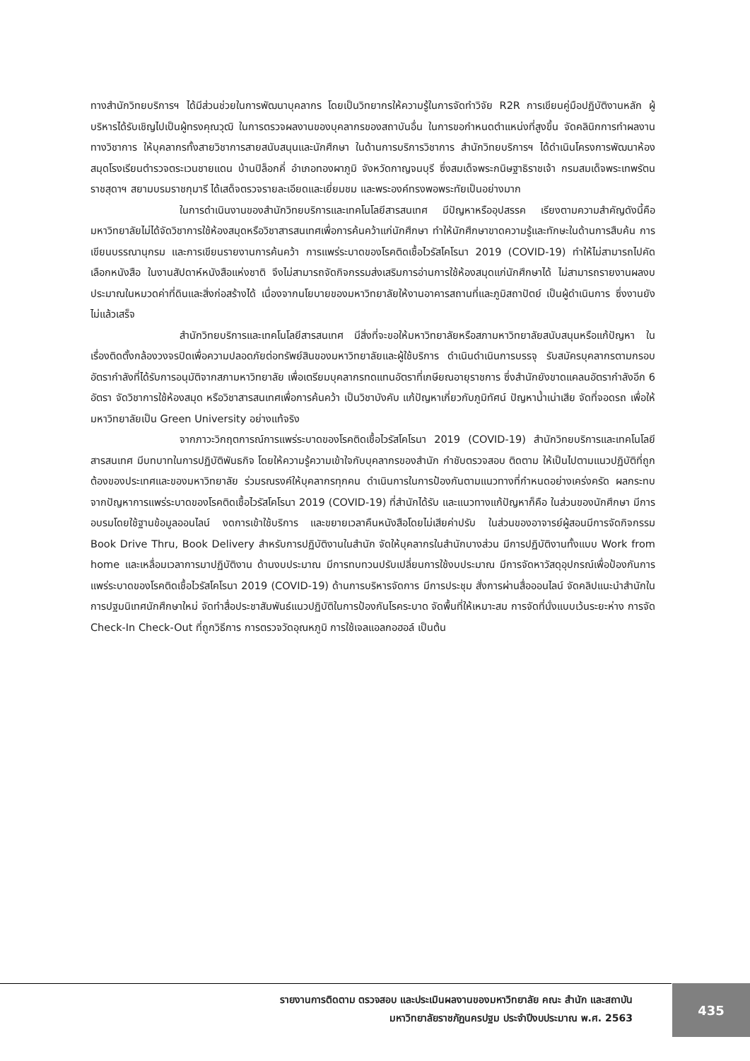ทางสำนักวิทยบริการฯ ได้มีส่วนช่วยในการพัฒนาบุคลากร โดยเป็นวิทยากรให้ความรู้ในการจัดทำวิจัย R2R การเขียนคู่มือปฏิบัติงานหลัก ผู้บริหารได้รับเชิญไปเป็นผู้ทรงคุณวุฒิ ในการตรวจผลงานของบุคลากรของสถาบันอื่น ในการขอกำหนดตำแหน่งที่สูงขึ้น จัดคลินิกการทำผลงานทางวิชาการ ให้บุคลากรทั้งสายวิชาการสายสนับสนุนและนักศึกษา ในด้านการบริการวิชาการ สำนักวิทยบริการฯ ได้ดำเนินโครงการพัฒนาห้องสมุดโรงเรียนตำรวจตระเวนชายแดน บ้านปิล็อกคี่ อำเภอทองผาภูมิ จังหวัดกาญจนบุรี ซึ่งสมเด็จพระกนิษฐาธิราชเจ้า กรมสมเด็จพระเทพรัตนราชสุดาฯ สยามบรมราชกุมารี ได้เสด็จตรวจรายละเอียดและเยี่ยมชม และพระองค์ทรงพอพระทัยเป็นอย่างมาก
ในการดำเนินงานของสำนักวิทยบริการและเทคโนโลยีสารสนเทศ มีปัญหาหรืออุปสรรค เรียงตามความสำคัญดังนี้คือ มหาวิทยาลัยไม่ได้จัดวิชาการใช้ห้องสมุดหรือวิชาสารสนเทศเพื่อการค้นคว้าแก่นักศึกษา ทำให้นักศึกษาขาดความรู้และทักษะในด้านการสืบค้น การเขียนบรรณานุกรม และการเขียนรายงานการค้นคว้า การแพร่ระบาดของโรคติดเชื้อไวรัสโคโรนา 2019 (COVID-19) ทำให้ไม่สามารถไปคัดเลือกหนังสือ ในงานสัปดาห์หนังสือแห่งชาติ จึงไม่สามารถจัดกิจกรรมส่งเสริมการอ่านการใช้ห้องสมุดแก่นักศึกษาได้ ไม่สามารถรายงานผลงบประมาณในหมวดค่าที่ดินและสิ่งก่อสร้างได้ เนื่องจากนโยบายของมหาวิทยาลัยให้งานอาคารสถานที่และภูมิสถาปัตย์ เป็นผู้ดำเนินการ ซึ่งงานยังไม่แล้วเสร็จ
สำนักวิทยบริการและเทคโนโลยีสารสนเทศ มีสิ่งที่จะขอให้มหาวิทยาลัยหรือสภามหาวิทยาลัยสนับสนุนหรือแก้ปัญหา ในเรื่องติดตั้งกล้องวงจรปิดเพื่อความปลอดภัยต่อทรัพย์สินของมหาวิทยาลัยและผู้ใช้บริการ ดำเนินดำเนินการบรรจุ รับสมัครบุคลากรตามกรอบอัตรากำลังที่ได้รับการอนุมัติจากสภามหาวิทยาลัย เพื่อเตรียมบุคลากรทดแทนอัตราที่เกษียณอายุราชการ ซึ่งสำนักยังขาดแคลนอัตรากำลังอีก 6 อัตรา จัดวิชาการใช้ห้องสมุด หรือวิชาสารสนเทศเพื่อการค้นคว้า เป็นวิชาบังคับ แก้ปัญหาเกี่ยวกับภูมิทัศน์ ปัญหาน้ำเน่าเสีย จัดที่จอดรถ เพื่อให้มหาวิทยาลัยเป็น Green University อย่างแท้จริง
จากภาวะวิกฤตการณ์การแพร่ระบาดของโรคติดเชื้อไวรัสโคโรนา 2019 (COVID-19) สำนักวิทยบริการและเทคโนโลยีสารสนเทศ มีบทบาทในการปฏิบัติพันธกิจ โดยให้ความรู้ความเข้าใจกับบุคลากรของสำนัก กำชับตรวจสอบ ติดตาม ให้เป็นไปตามแนวปฏิบัติที่ถูกต้องของประเทศและของมหาวิทยาลัย ร่วมรณรงค์ให้บุคลากรทุกคน ดำเนินการในการป้องกันตามแนวทางที่กำหนดอย่างเคร่งครัด ผลกระทบจากปัญหาการแพร่ระบาดของโรคติดเชื้อไวรัสโคโรนา 2019 (COVID-19) ที่สำนักได้รับ และแนวทางแก้ปัญหาก็คือ ในส่วนของนักศึกษา มีการอบรมโดยใช้ฐานข้อมูลออนไลน์ งดการเข้าใช้บริการ และขยายเวลาคืนหนังสือโดยไม่เสียค่าปรับ ในส่วนของอาจารย์ผู้สอนมีการจัดกิจกรรม Book Drive Thru, Book Delivery สำหรับการปฏิบัติงานในสำนัก จัดให้บุคลากรในสำนักบางส่วน มีการปฏิบัติงานทั้งแบบ Work from home และเหลื่อมเวลาการมาปฏิบัติงาน ด้านงบประมาณ มีการทบทวนปรับเปลี่ยนการใช้งบประมาณ มีการจัดหาวัสดุอุปกรณ์เพื่อป้องกันการแพร่ระบาดของโรคติดเชื้อไวรัสโคโรนา 2019 (COVID-19) ด้านการบริหารจัดการ มีการประชุม สั่งการผ่านสื่อออนไลน์ จัดคลิปแนะนำสำนักในการปฐมนิเทศนักศึกษาใหม่ จัดทำสื่อประชาสัมพันธ์แนวปฏิบัติในการป้องกันโรคระบาด จัดพื้นที่ให้เหมาะสม การจัดที่นั่งแบบเว้นระยะห่าง การจัด Check-In Check-Out ที่ถูกวิธีการ การตรวจวัดอุณหภูมิ การใช้เจลแอลกอฮอล์ เป็นต้น
รายงานการติดตาม ตรวจสอบ และประเมินผลงานของมหาวิทยาลัย คณะ สำนัก และสถาบัน
มหาวิทยาลัยราชภัฏนครปฐม ประจำปีงบประมาณ พ.ศ. 2563
435